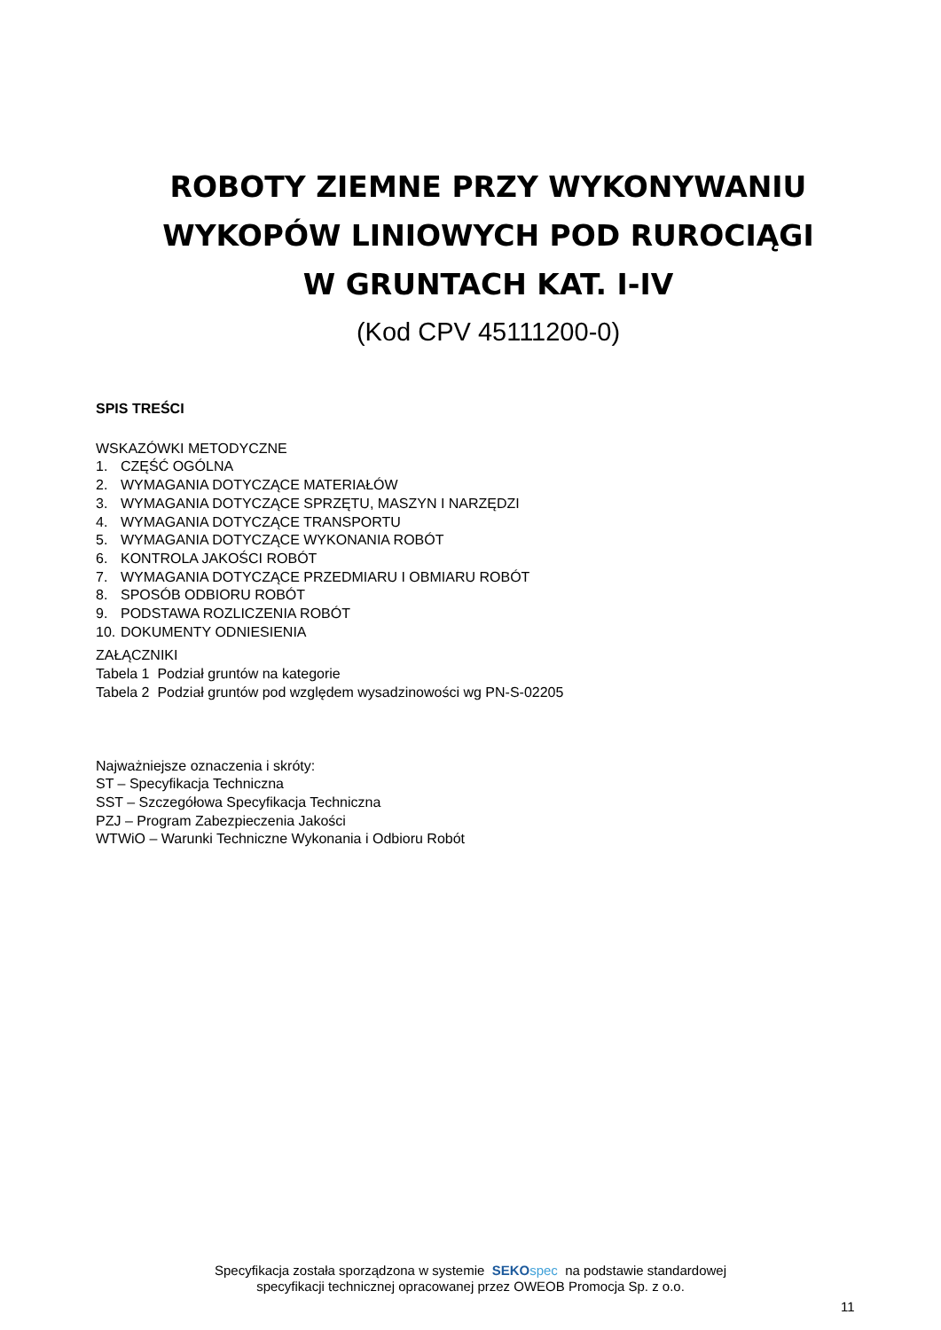ROBOTY ZIEMNE PRZY WYKONYWANIU
WYKOPÓW LINIOWYCH POD RUROCIĄGI
W GRUNTACH KAT. I-IV
(Kod CPV 45111200-0)
SPIS TREŚCI
WSKAZÓWKI METODYCZNE
1. CZĘŚĆ OGÓLNA
2. WYMAGANIA DOTYCZĄCE MATERIAŁÓW
3. WYMAGANIA DOTYCZĄCE SPRZĘTU, MASZYN I NARZĘDZI
4. WYMAGANIA DOTYCZĄCE TRANSPORTU
5. WYMAGANIA DOTYCZĄCE WYKONANIA ROBÓT
6. KONTROLA JAKOŚCI ROBÓT
7. WYMAGANIA DOTYCZĄCE PRZEDMIARU I OBMIARU ROBÓT
8. SPOSÓB ODBIORU ROBÓT
9. PODSTAWA ROZLICZENIA ROBÓT
10. DOKUMENTY ODNIESIENIA
ZAŁĄCZNIKI
Tabela 1 Podział gruntów na kategorie
Tabela 2 Podział gruntów pod względem wysadzinowości wg PN-S-02205
Najważniejsze oznaczenia i skróty:
ST – Specyfikacja Techniczna
SST – Szczegółowa Specyfikacja Techniczna
PZJ – Program Zabezpieczenia Jakości
WTWiO – Warunki Techniczne Wykonania i Odbioru Robót
Specyfikacja została sporządzona w systemie SEKO spec na podstawie standardowej
specyfikacji technicznej opracowanej przez OWEOB Promocja Sp. z o.o.
11